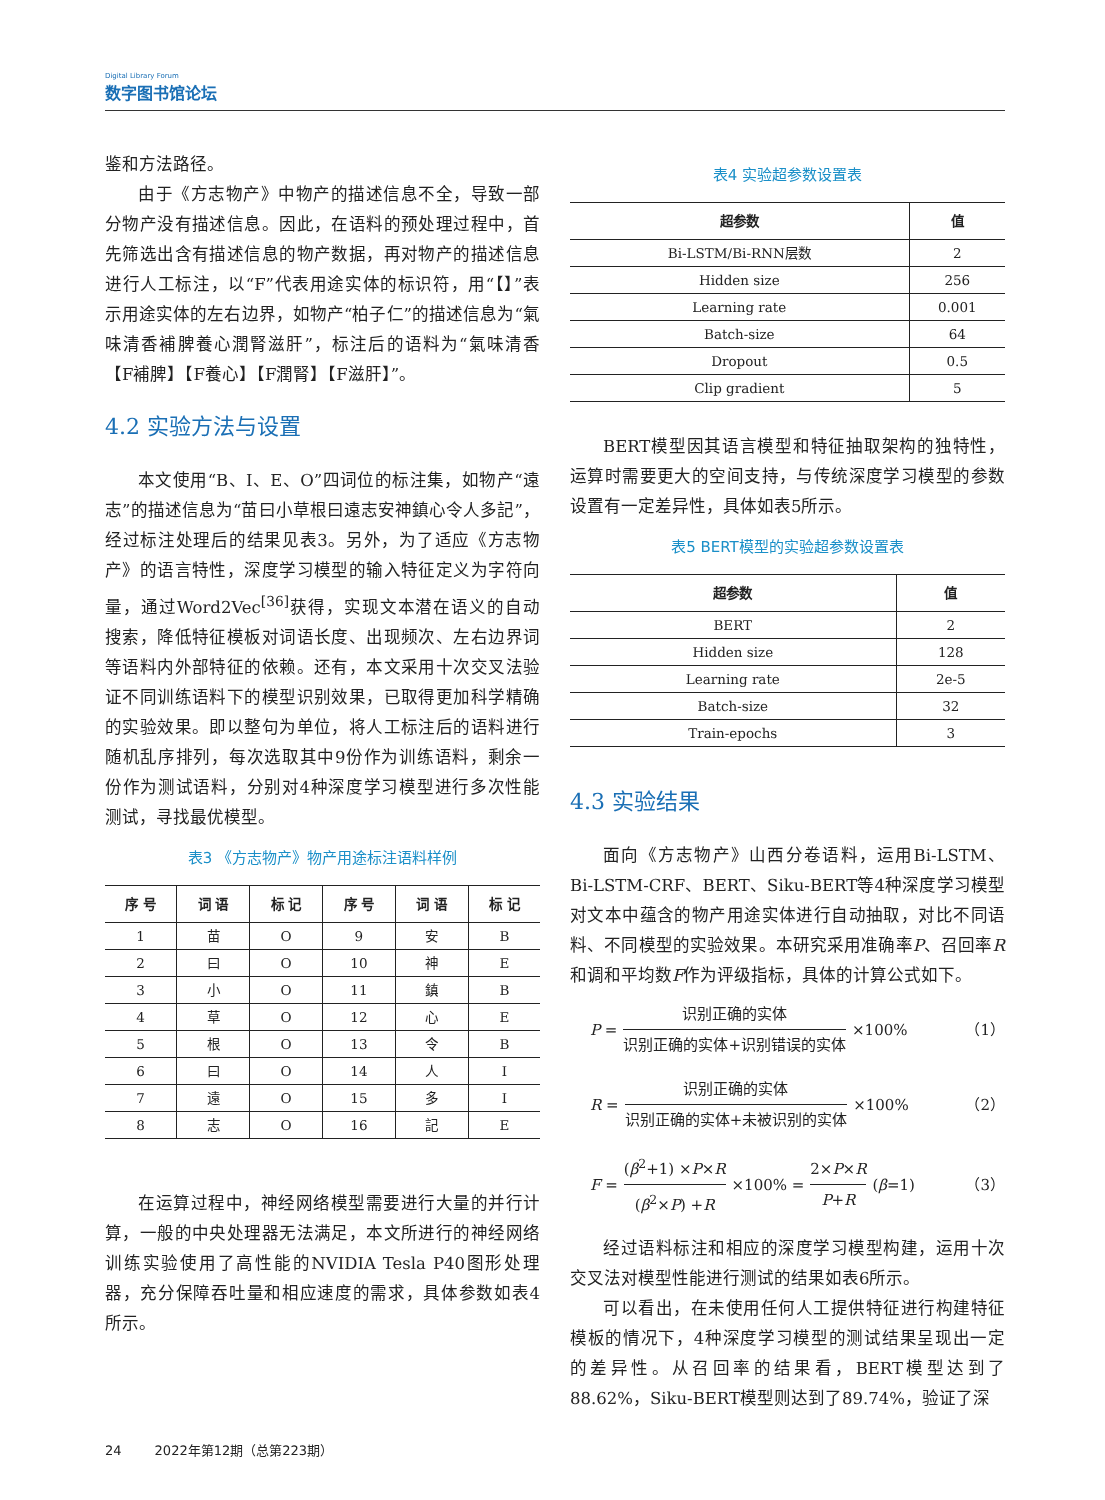Digital Library Forum
数字图书馆论坛
鉴和方法路径。
由于《方志物产》中物产的描述信息不全，导致一部分物产没有描述信息。因此，在语料的预处理过程中，首先筛选出含有描述信息的物产数据，再对物产的描述信息进行人工标注，以“F”代表用途实体的标识符，用“【】”表示用途实体的左右边界，如物产“柏子仁”的描述信息为“氣味清香補脾養心潤腎滋肝”，标注后的语料为“氣味清香【F補脾】【F養心】【F潤腎】【F滋肝】”。
4.2 实验方法与设置
本文使用“B、I、E、O”四词位的标注集，如物产“遠志”的描述信息为“苗曰小草根曰遠志安神鎮心令人多記”，经过标注处理后的结果见表3。另外，为了适应《方志物产》的语言特性，深度学习模型的输入特征定义为字符向量，通过Word2Vec<sup>[36]</sup>获得，实现文本潜在语义的自动搜索，降低特征模板对词语长度、出现频次、左右边界词等语料内外部特征的依赖。还有，本文采用十次交叉法验证不同训练语料下的模型识别效果，已取得更加科学精确的实验效果。即以整句为单位，将人工标注后的语料进行随机乱序排列，每次选取其中9份作为训练语料，剩余一份作为测试语料，分别对4种深度学习模型进行多次性能测试，寻找最优模型。
表3 《方志物产》物产用途标注语料样例
| 序 号 | 词 语 | 标 记 | 序 号 | 词 语 | 标 记 |
| --- | --- | --- | --- | --- | --- |
| 1 | 苗 | O | 9 | 安 | B |
| 2 | 曰 | O | 10 | 神 | E |
| 3 | 小 | O | 11 | 鎮 | B |
| 4 | 草 | O | 12 | 心 | E |
| 5 | 根 | O | 13 | 令 | B |
| 6 | 曰 | O | 14 | 人 | I |
| 7 | 遠 | O | 15 | 多 | I |
| 8 | 志 | O | 16 | 記 | E |
在运算过程中，神经网络模型需要进行大量的并行计算，一般的中央处理器无法满足，本文所进行的神经网络训练实验使用了高性能的NVIDIA Tesla P40图形处理器，充分保障吞吐量和相应速度的需求，具体参数如表4所示。
表4 实验超参数设置表
| 超参数 | 值 |
| --- | --- |
| Bi-LSTM/Bi-RNN层数 | 2 |
| Hidden size | 256 |
| Learning rate | 0.001 |
| Batch-size | 64 |
| Dropout | 0.5 |
| Clip gradient | 5 |
BERT模型因其语言模型和特征抽取架构的独特性，运算时需要更大的空间支持，与传统深度学习模型的参数设置有一定差异性，具体如表5所示。
表5 BERT模型的实验超参数设置表
| 超参数 | 值 |
| --- | --- |
| BERT | 2 |
| Hidden size | 128 |
| Learning rate | 2e-5 |
| Batch-size | 32 |
| Train-epochs | 3 |
4.3 实验结果
面向《方志物产》山西分卷语料，运用Bi-LSTM、Bi-LSTM-CRF、BERT、Siku-BERT等4种深度学习模型对文本中蕴含的物产用途实体进行自动抽取，对比不同语料、不同模型的实验效果。本研究采用准确率P、召回率R和调和平均数F作为评级指标，具体的计算公式如下。
P = 识别正确的实体 识别正确的实体+识别错误的实体 ×100% （1）
R = 识别正确的实体 识别正确的实体+未被识别的实体 ×100% （2）
F = (β<sup>2</sup>+1) ×P×R (β<sup>2</sup>×P) +R ×100% = 2×P×R P+R (β =1) （3）
经过语料标注和相应的深度学习模型构建，运用十次交叉法对模型性能进行测试的结果如表6所示。
可以看出，在未使用任何人工提供特征进行构建特征模板的情况下，4种深度学习模型的测试结果呈现出一定的差异性。从召回率的结果看，BERT模型达到了88.62%，Siku-BERT模型则达到了89.74%，验证了深
24 2022年第12期（总第223期）